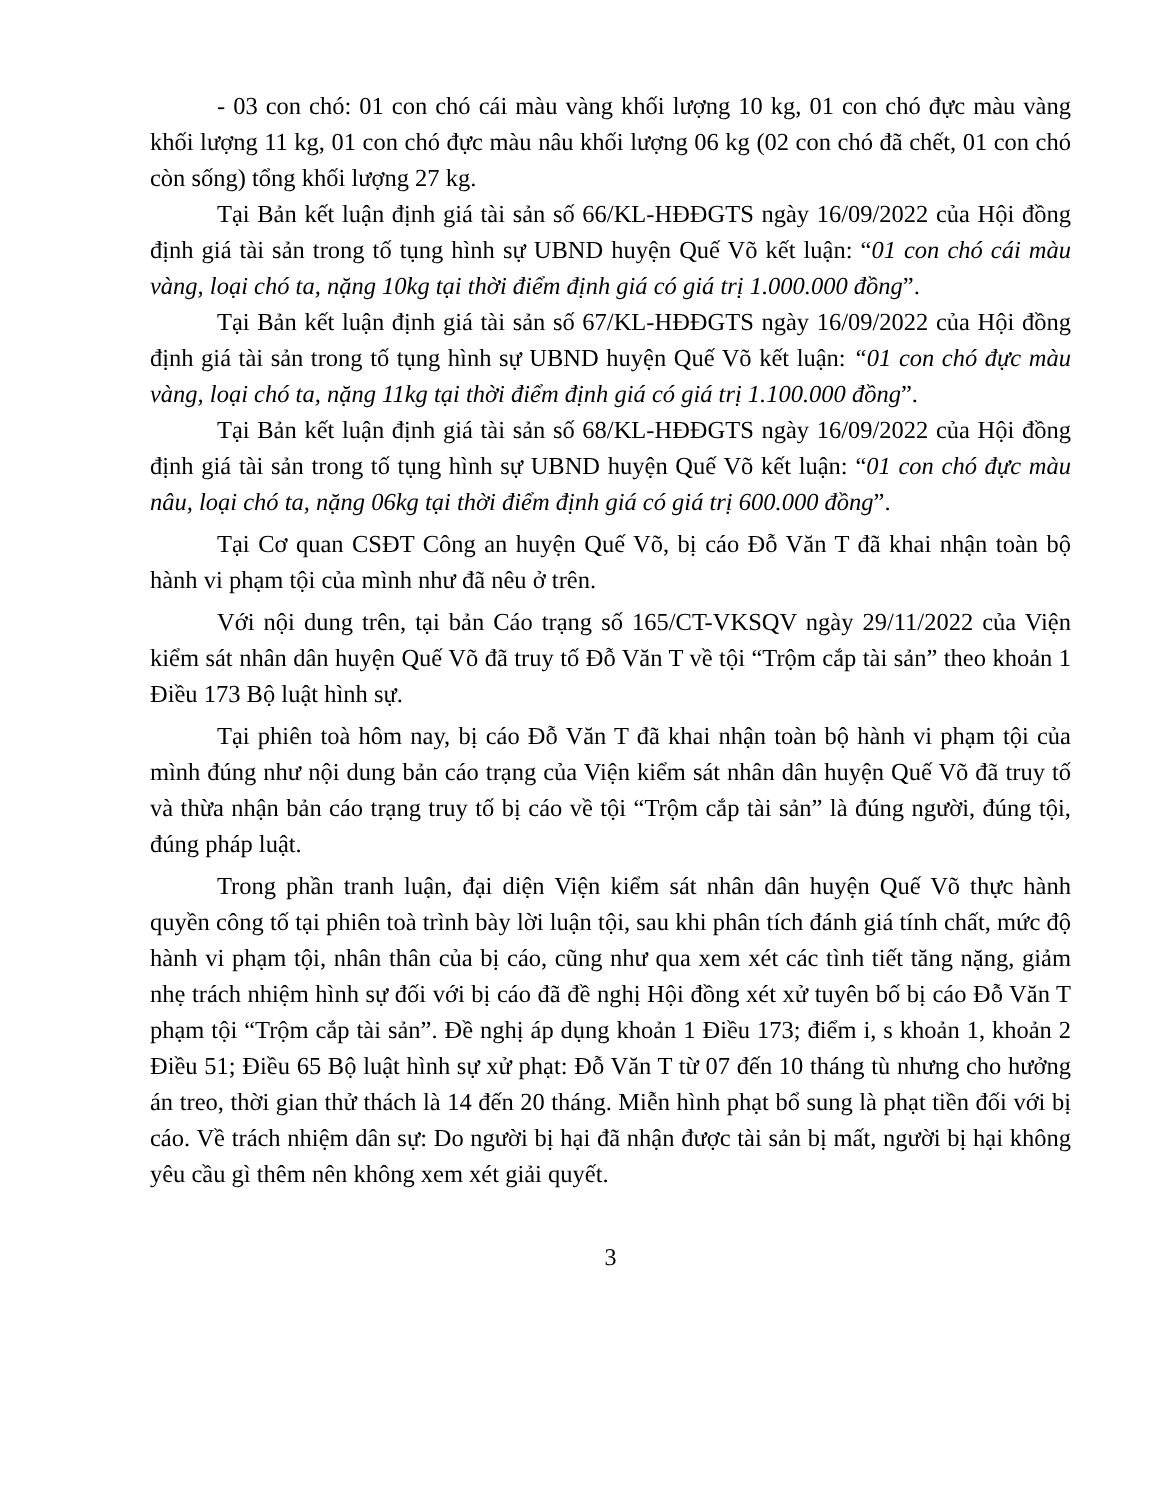- 03 con chó: 01 con chó cái màu vàng khối lượng 10 kg, 01 con chó đực màu vàng khối lượng 11 kg, 01 con chó đực màu nâu khối lượng 06 kg (02 con chó đã chết, 01 con chó còn sống) tổng khối lượng 27 kg.
Tại Bản kết luận định giá tài sản số 66/KL-HĐĐGTS ngày 16/09/2022 của Hội đồng định giá tài sản trong tố tụng hình sự UBND huyện Quế Võ kết luận: “01 con chó cái màu vàng, loại chó ta, nặng 10kg tại thời điểm định giá có giá trị 1.000.000 đồng”.
Tại Bản kết luận định giá tài sản số 67/KL-HĐĐGTS ngày 16/09/2022 của Hội đồng định giá tài sản trong tố tụng hình sự UBND huyện Quế Võ kết luận: “01 con chó đực màu vàng, loại chó ta, nặng 11kg tại thời điểm định giá có giá trị 1.100.000 đồng”.
Tại Bản kết luận định giá tài sản số 68/KL-HĐĐGTS ngày 16/09/2022 của Hội đồng định giá tài sản trong tố tụng hình sự UBND huyện Quế Võ kết luận: “01 con chó đực màu nâu, loại chó ta, nặng 06kg tại thời điểm định giá có giá trị 600.000 đồng”.
Tại Cơ quan CSĐT Công an huyện Quế Võ, bị cáo Đỗ Văn T đã khai nhận toàn bộ hành vi phạm tội của mình như đã nêu ở trên.
Với nội dung trên, tại bản Cáo trạng số 165/CT-VKSQV ngày 29/11/2022 của Viện kiểm sát nhân dân huyện Quế Võ đã truy tố Đỗ Văn T về tội “Trộm cắp tài sản” theo khoản 1 Điều 173 Bộ luật hình sự.
Tại phiên toà hôm nay, bị cáo Đỗ Văn T đã khai nhận toàn bộ hành vi phạm tội của mình đúng như nội dung bản cáo trạng của Viện kiểm sát nhân dân huyện Quế Võ đã truy tố và thừa nhận bản cáo trạng truy tố bị cáo về tội “Trộm cắp tài sản” là đúng người, đúng tội, đúng pháp luật.
Trong phần tranh luận, đại diện Viện kiểm sát nhân dân huyện Quế Võ thực hành quyền công tố tại phiên toà trình bày lời luận tội, sau khi phân tích đánh giá tính chất, mức độ hành vi phạm tội, nhân thân của bị cáo, cũng như qua xem xét các tình tiết tăng nặng, giảm nhẹ trách nhiệm hình sự đối với bị cáo đã đề nghị Hội đồng xét xử tuyên bố bị cáo Đỗ Văn T phạm tội “Trộm cắp tài sản”. Đề nghị áp dụng khoản 1 Điều 173; điểm i, s khoản 1, khoản 2 Điều 51; Điều 65 Bộ luật hình sự xử phạt: Đỗ Văn T từ 07 đến 10 tháng tù nhưng cho hưởng án treo, thời gian thử thách là 14 đến 20 tháng. Miễn hình phạt bổ sung là phạt tiền đối với bị cáo. Về trách nhiệm dân sự: Do người bị hại đã nhận được tài sản bị mất, người bị hại không yêu cầu gì thêm nên không xem xét giải quyết.
3